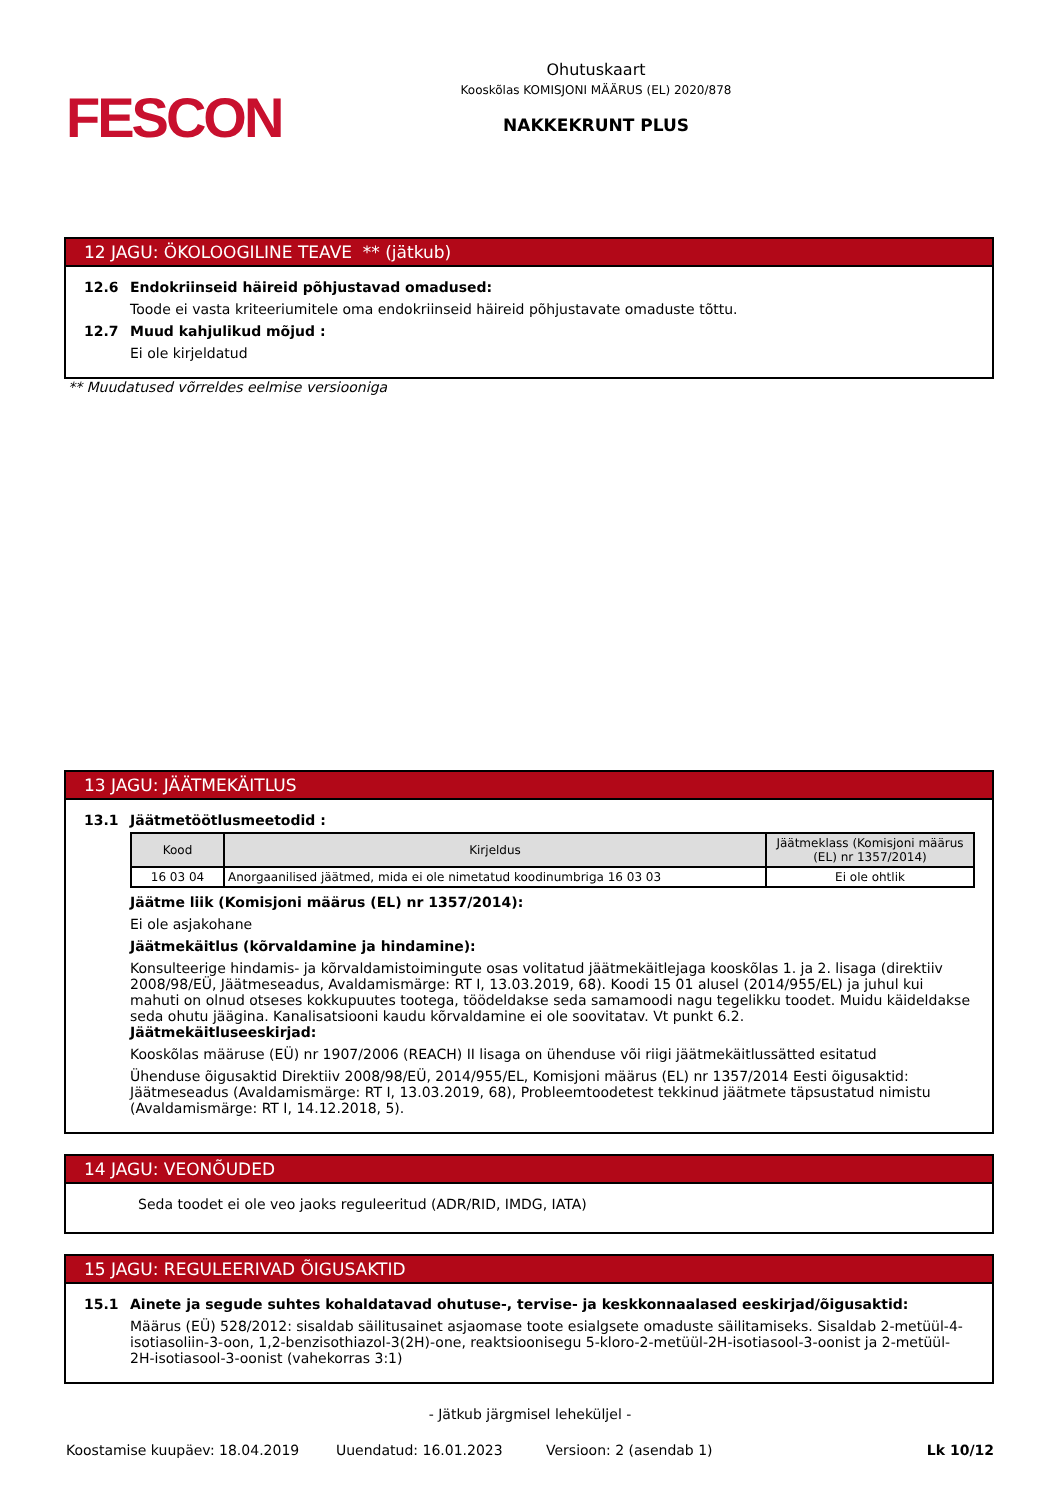FESCON
Ohutuskaart
Kooskõlas KOMISJONI MÄÄRUS (EL) 2020/878
NAKKEKRUNT PLUS
12 JAGU: ÖKOLOOGILINE TEAVE ** (jätkub)
12.6 Endokriinseid häireid põhjustavad omadused:
Toode ei vasta kriteeriumitele oma endokriinseid häireid põhjustavate omaduste tõttu.
12.7 Muud kahjulikud mõjud :
Ei ole kirjeldatud
** Muudatused võrreldes eelmise versiooniga
13 JAGU: JÄÄTMEKÄITLUS
13.1 Jäätmetöötlusmeetodid :
| Kood | Kirjeldus | Jäätmeklass (Komisjoni määrus (EL) nr 1357/2014) |
| --- | --- | --- |
| 16 03 04 | Anorgaanilised jäätmed, mida ei ole nimetatud koodinumbriga 16 03 03 | Ei ole ohtlik |
Jäätme liik (Komisjoni määrus (EL) nr 1357/2014):
Ei ole asjakohane
Jäätmekäitlus (kõrvaldamine ja hindamine):
Konsulteerige hindamis- ja kõrvaldamistoimingute osas volitatud jäätmekäitlejaga kooskõlas 1. ja 2. lisaga (direktiiv 2008/98/EÜ, Jäätmeseadus, Avaldamismärge: RT I, 13.03.2019, 68). Koodi 15 01 alusel (2014/955/EL) ja juhul kui mahuti on olnud otseses kokkupuutes tootega, töödeldakse seda samamoodi nagu tegelikku toodet. Muidu käideldakse seda ohutu jäägina. Kanalisatsiooni kaudu kõrvaldamine ei ole soovitatav. Vt punkt 6.2.
Jäätmekäitluseeskirjad:
Kooskõlas määruse (EÜ) nr 1907/2006 (REACH) II lisaga on ühenduse või riigi jäätmekäitlussätted esitatud
Ühenduse õigusaktid Direktiiv 2008/98/EÜ, 2014/955/EL, Komisjoni määrus (EL) nr 1357/2014 Eesti õigusaktid: Jäätmeseadus (Avaldamismärge: RT I, 13.03.2019, 68), Probleemtoodetest tekkinud jäätmete täpsustatud nimistu (Avaldamismärge: RT I, 14.12.2018, 5).
14 JAGU: VEONÕUDED
Seda toodet ei ole veo jaoks reguleeritud (ADR/RID, IMDG, IATA)
15 JAGU: REGULEERIVAD ÕIGUSAKTID
15.1 Ainete ja segude suhtes kohaldatavad ohutuse-, tervise- ja keskkonnaalased eeskirjad/õigusaktid:
Määrus (EÜ) 528/2012: sisaldab säilitusainet asjaomase toote esialgsete omaduste säilitamiseks. Sisaldab 2-metüül-4-isotiasoliin-3-oon, 1,2-benzisothiazol-3(2H)-one, reaktsioonisegu 5-kloro-2-metüül-2H-isotiasool-3-oonist ja 2-metüül-2H-isotiasool-3-oonist (vahekorras 3:1)
- Jätkub järgmisel leheküljel -
Koostamise kuupäev: 18.04.2019 Uuendatud: 16.01.2023 Versioon: 2 (asendab 1) Lk 10/12